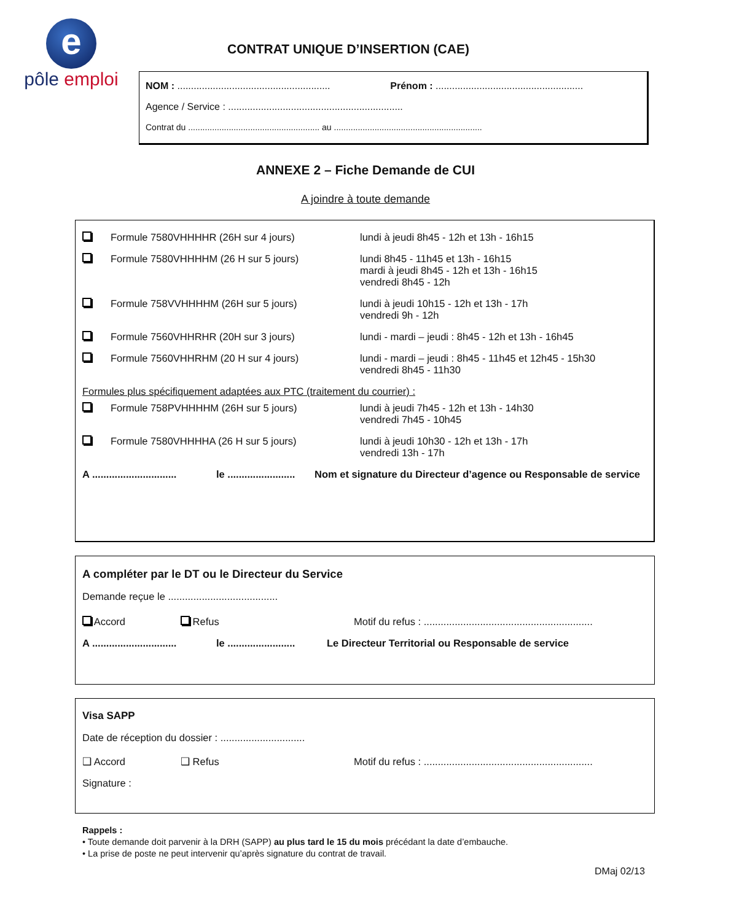e
pôle emploi
CONTRAT UNIQUE D’INSERTION (CAE)
NOM : ........................................................ Prénom : ......................................................
Agence / Service : ................................................................
Contrat du ....................................................... au ..............................................................
ANNEXE 2 – Fiche Demande de CUI
A joindre à toute demande
Formule 7580VHHHHR (26H sur 4 jours) lundi à jeudi 8h45 - 12h et 13h - 16h15
Formule 7580VHHHHM (26 H sur 5 jours) lundi 8h45 - 11h45 et 13h - 16h15
mardi à jeudi 8h45 - 12h et 13h - 16h15
vendredi 8h45 - 12h
Formule 758VVHHHHM (26H sur 5 jours) lundi à jeudi 10h15 - 12h et 13h - 17h
vendredi 9h - 12h
Formule 7560VHHRHR (20H sur 3 jours) lundi - mardi – jeudi : 8h45 - 12h et 13h - 16h45
Formule 7560VHHRHM (20 H sur 4 jours) lundi - mardi – jeudi : 8h45 - 11h45 et 12h45 - 15h30
vendredi 8h45 - 11h30
Formules plus spécifiquement adaptées aux PTC (traitement du courrier) :
Formule 758PVHHHHM (26H sur 5 jours) lundi à jeudi 7h45 - 12h et 13h - 14h30
vendredi 7h45 - 10h45
Formule 7580VHHHHA (26 H sur 5 jours) lundi à jeudi 10h30 - 12h et 13h - 17h
vendredi 13h - 17h
A ..............................
le ........................
Nom et signature du Directeur d’agence ou Responsable de service
A compléter par le DT ou le Directeur du Service
Demande reçue le .......................................
Accord Refus Motif du refus : ............................................................
A ..............................
le ........................
Le Directeur Territorial ou Responsable de service
Visa SAPP
Date de réception du dossier : ..............................
❑ Accord ❑ Refus Motif du refus : ............................................................
Signature :
Rappels :
• Toute demande doit parvenir à la DRH (SAPP) au plus tard le 15 du mois précédant la date d’embauche.
• La prise de poste ne peut intervenir qu’après signature du contrat de travail.
DMaj 02/13